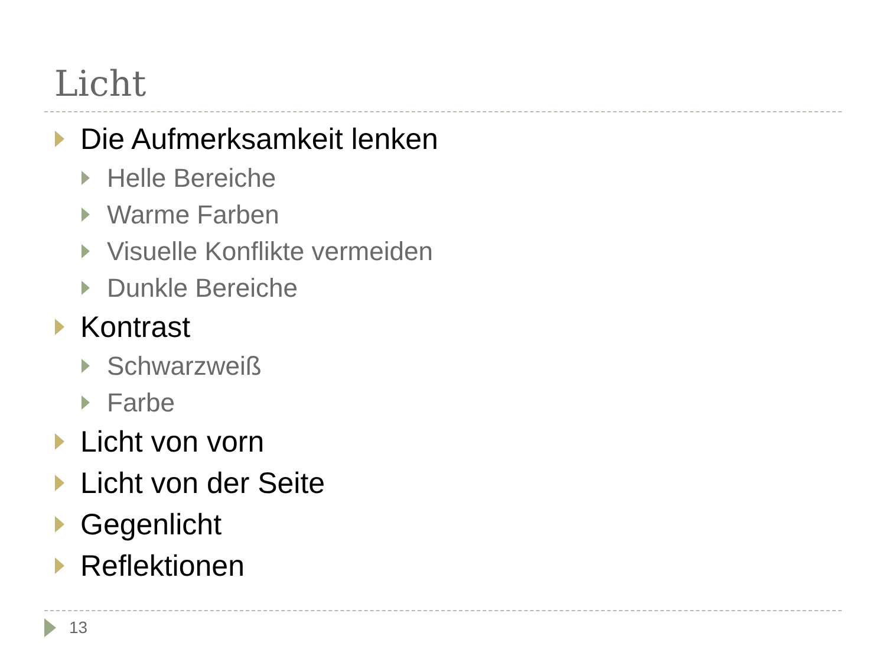Licht
Die Aufmerksamkeit lenken
Helle Bereiche
Warme Farben
Visuelle Konflikte vermeiden
Dunkle Bereiche
Kontrast
Schwarzweiß
Farbe
Licht von vorn
Licht von der Seite
Gegenlicht
Reflektionen
13